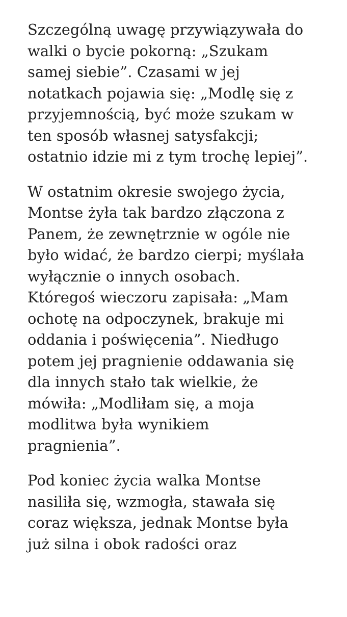Szczególną uwagę przywiązywała do
walki o bycie pokorną: „Szukam
samej siebie”. Czasami w jej
notatkach pojawia się: „Modlę się z
przyjemnością, być może szukam w
ten sposób własnej satysfakcji;
ostatnio idzie mi z tym trochę lepiej”.
W ostatnim okresie swojego życia,
Montse żyła tak bardzo złączona z
Panem, że zewnętrznie w ogóle nie
było widać, że bardzo cierpi; myślała
wyłącznie o innych osobach.
Któregoś wieczoru zapisała: „Mam
ochotę na odpoczynek, brakuje mi
oddania i poświęcenia”. Niedługo
potem jej pragnienie oddawania się
dla innych stało tak wielkie, że
mówiła: „Modliłam się, a moja
modlitwa była wynikiem
pragnienia”.
Pod koniec życia walka Montse
nasiliła się, wzmogła, stawała się
coraz większa, jednak Montse była
już silna i obok radości oraz